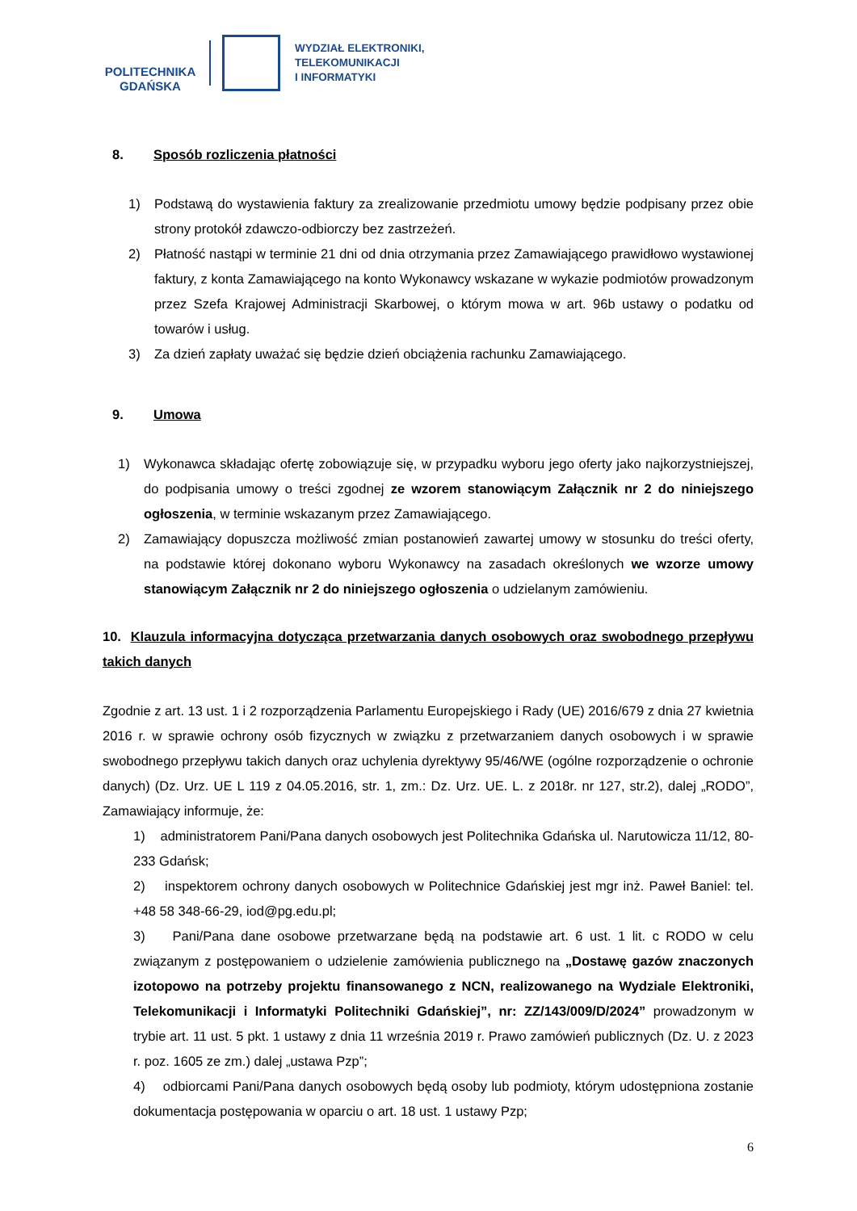POLITECHNIKA
GDAŃSKA
WYDZIAŁ ELEKTRONIKI,
TELEKOMUNIKACJI
I INFORMATYKI
8. Sposób rozliczenia płatności
1) Podstawą do wystawienia faktury za zrealizowanie przedmiotu umowy będzie podpisany przez obie strony protokół zdawczo-odbiorczy bez zastrzeżeń.
2) Płatność nastąpi w terminie 21 dni od dnia otrzymania przez Zamawiającego prawidłowo wystawionej faktury, z konta Zamawiającego na konto Wykonawcy wskazane w wykazie podmiotów prowadzonym przez Szefa Krajowej Administracji Skarbowej, o którym mowa w art. 96b ustawy o podatku od towarów i usług.
3) Za dzień zapłaty uważać się będzie dzień obciążenia rachunku Zamawiającego.
9. Umowa
1) Wykonawca składając ofertę zobowiązuje się, w przypadku wyboru jego oferty jako najkorzystniejszej, do podpisania umowy o treści zgodnej ze wzorem stanowiącym Załącznik nr 2 do niniejszego ogłoszenia, w terminie wskazanym przez Zamawiającego.
2) Zamawiający dopuszcza możliwość zmian postanowień zawartej umowy w stosunku do treści oferty, na podstawie której dokonano wyboru Wykonawcy na zasadach określonych we wzorze umowy stanowiącym Załącznik nr 2 do niniejszego ogłoszenia o udzielanym zamówieniu.
10. Klauzula informacyjna dotycząca przetwarzania danych osobowych oraz swobodnego przepływu takich danych
Zgodnie z art. 13 ust. 1 i 2 rozporządzenia Parlamentu Europejskiego i Rady (UE) 2016/679 z dnia 27 kwietnia 2016 r. w sprawie ochrony osób fizycznych w związku z przetwarzaniem danych osobowych i w sprawie swobodnego przepływu takich danych oraz uchylenia dyrektywy 95/46/WE (ogólne rozporządzenie o ochronie danych) (Dz. Urz. UE L 119 z 04.05.2016, str. 1, zm.: Dz. Urz. UE. L. z 2018r. nr 127, str.2), dalej „RODO”, Zamawiający informuje, że:
1) administratorem Pani/Pana danych osobowych jest Politechnika Gdańska ul. Narutowicza 11/12, 80-233 Gdańsk;
2) inspektorem ochrony danych osobowych w Politechnice Gdańskiej jest mgr inż. Paweł Baniel: tel. +48 58 348-66-29, iod@pg.edu.pl;
3) Pani/Pana dane osobowe przetwarzane będą na podstawie art. 6 ust. 1 lit. c RODO w celu związanym z postępowaniem o udzielenie zamówienia publicznego na „Dostawę gazów znaczonych izotopowo na potrzeby projektu finansowanego z NCN, realizowanego na Wydziale Elektroniki, Telekomunikacji i Informatyki Politechniki Gdańskiej”, nr: ZZ/143/009/D/2024” prowadzonym w trybie art. 11 ust. 5 pkt. 1 ustawy z dnia 11 września 2019 r. Prawo zamówień publicznych (Dz. U. z 2023 r. poz. 1605 ze zm.) dalej „ustawa Pzp”;
4) odbiorcami Pani/Pana danych osobowych będą osoby lub podmioty, którym udostępniona zostanie dokumentacja postępowania w oparciu o art. 18 ust. 1 ustawy Pzp;
6